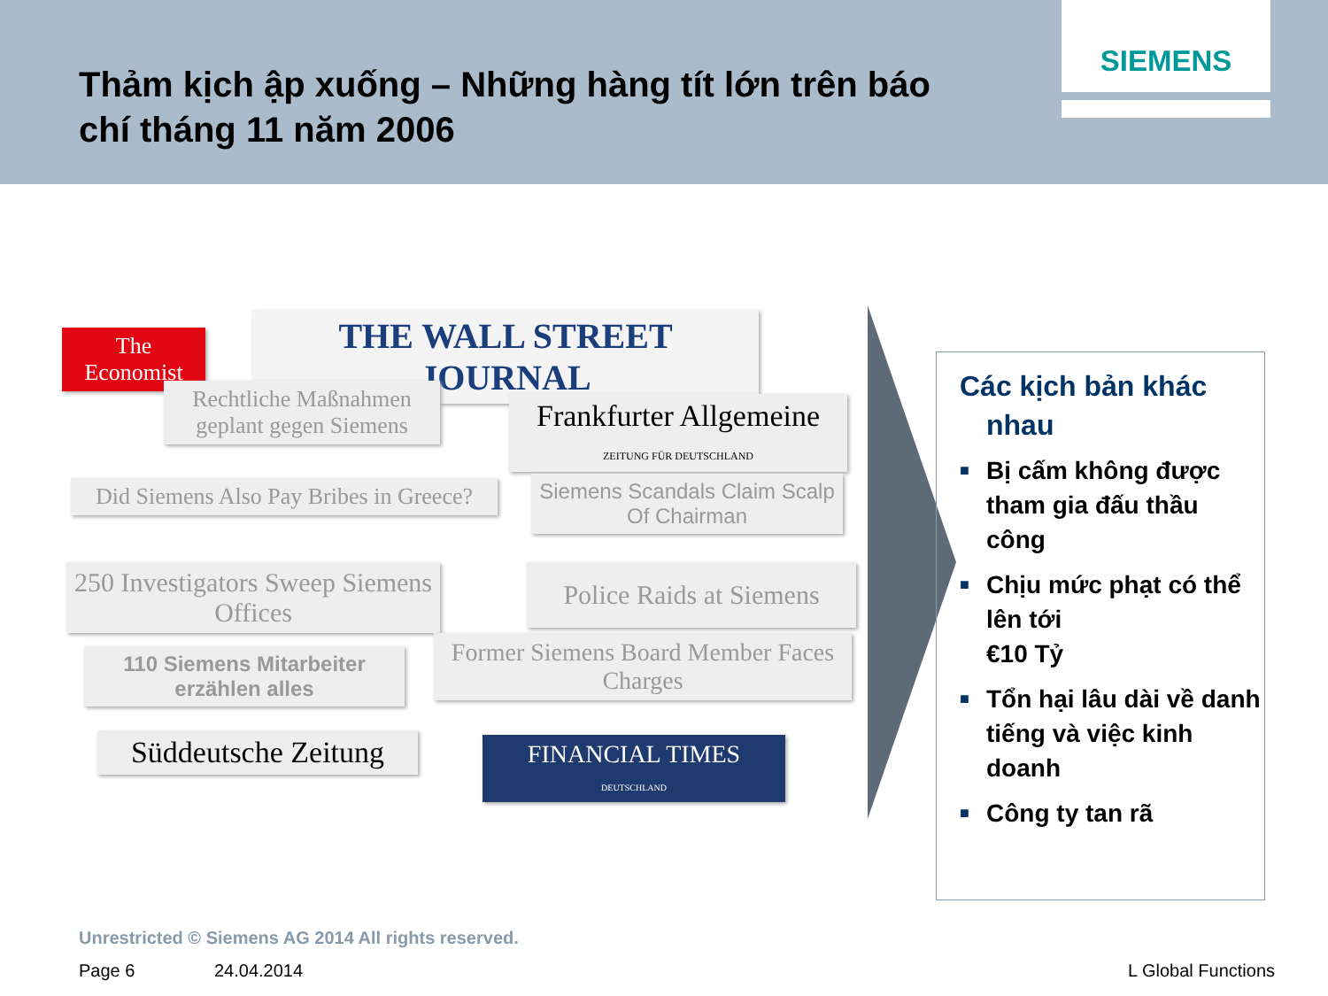Thảm kịch ập xuống – Những hàng tít lớn trên báo chí tháng 11 năm 2006
SIEMENS
The Economist
THE WALL STREET JOURNAL
Rechtliche Maßnahmen geplant gegen Siemens
Frankfurter Allgemeine
ZEITUNG FÜR DEUTSCHLAND
Did Siemens Also Pay Bribes in Greece?
Siemens Scandals Claim Scalp Of Chairman
250 Investigators Sweep Siemens Offices
Police Raids at Siemens
110 Siemens Mitarbeiter erzählen alles
Former Siemens Board Member Faces Charges
Süddeutsche Zeitung
FINANCIAL TIMES
DEUTSCHLAND
Các kịch bản khác nhau
■ Bị cấm không được tham gia đấu thầu công
■ Chịu mức phạt có thể lên tới
€10 Tỷ
■ Tổn hại lâu dài về danh tiếng và việc kinh doanh
■ Công ty tan rã
Unrestricted © Siemens AG 2014 All rights reserved.
Page 6 24.04.2014 L Global Functions